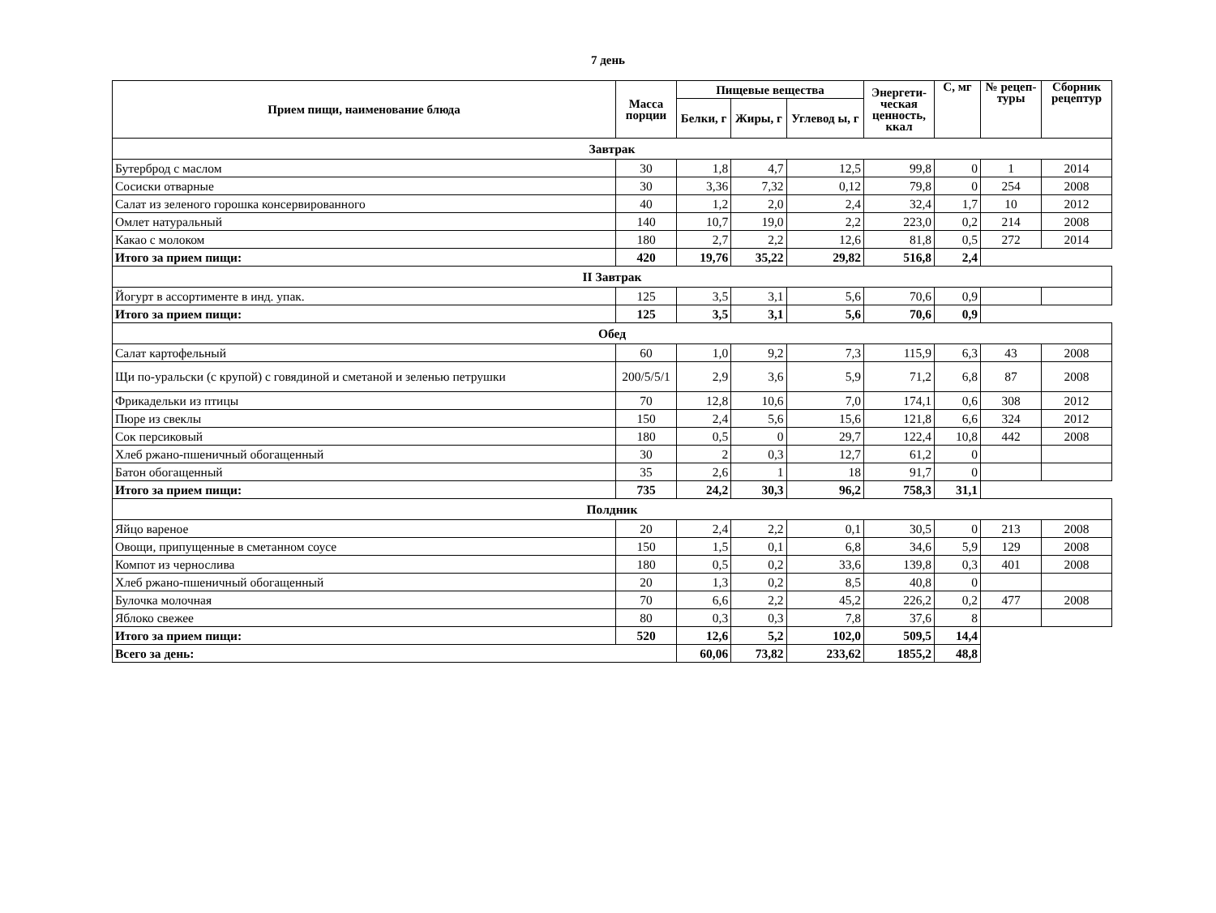7 день
| Прием пищи, наименование блюда | Масса порции | Пищевые вещества | | | Энергети-ческая ценность, ккал | С, мг | № рецеп-туры | Сборник рецептур |
| --- | --- | --- | --- | --- | --- | --- | --- | --- |
| | | Белки, г | Жиры, г | Углевод ы, г | | | | |
| Завтрак | | | | | | | | |
| Бутерброд с маслом | 30 | 1,8 | 4,7 | 12,5 | 99,8 | 0 | 1 | 2014 |
| Сосиски отварные | 30 | 3,36 | 7,32 | 0,12 | 79,8 | 0 | 254 | 2008 |
| Салат из зеленого горошка консервированного | 40 | 1,2 | 2,0 | 2,4 | 32,4 | 1,7 | 10 | 2012 |
| Омлет натуральный | 140 | 10,7 | 19,0 | 2,2 | 223,0 | 0,2 | 214 | 2008 |
| Какао с молоком | 180 | 2,7 | 2,2 | 12,6 | 81,8 | 0,5 | 272 | 2014 |
| Итого за прием пищи: | 420 | 19,76 | 35,22 | 29,82 | 516,8 | 2,4 | | |
| II Завтрак | | | | | | | | |
| Йогурт в ассортименте в инд. упак. | 125 | 3,5 | 3,1 | 5,6 | 70,6 | 0,9 | | |
| Итого за прием пищи: | 125 | 3,5 | 3,1 | 5,6 | 70,6 | 0,9 | | |
| Обед | | | | | | | | |
| Салат картофельный | 60 | 1,0 | 9,2 | 7,3 | 115,9 | 6,3 | 43 | 2008 |
| Щи по-уральски (с крупой) с говядиной и сметаной и зеленью петрушки | 200/5/5/1 | 2,9 | 3,6 | 5,9 | 71,2 | 6,8 | 87 | 2008 |
| Фрикадельки из птицы | 70 | 12,8 | 10,6 | 7,0 | 174,1 | 0,6 | 308 | 2012 |
| Пюре из свеклы | 150 | 2,4 | 5,6 | 15,6 | 121,8 | 6,6 | 324 | 2012 |
| Сок персиковый | 180 | 0,5 | 0 | 29,7 | 122,4 | 10,8 | 442 | 2008 |
| Хлеб ржано-пшеничный обогащенный | 30 | 2 | 0,3 | 12,7 | 61,2 | 0 | | |
| Батон обогащенный | 35 | 2,6 | 1 | 18 | 91,7 | 0 | | |
| Итого за прием пищи: | 735 | 24,2 | 30,3 | 96,2 | 758,3 | 31,1 | | |
| Полдник | | | | | | | | |
| Яйцо вареное | 20 | 2,4 | 2,2 | 0,1 | 30,5 | 0 | 213 | 2008 |
| Овощи, припущенные в сметанном соусе | 150 | 1,5 | 0,1 | 6,8 | 34,6 | 5,9 | 129 | 2008 |
| Компот из чернослива | 180 | 0,5 | 0,2 | 33,6 | 139,8 | 0,3 | 401 | 2008 |
| Хлеб ржано-пшеничный обогащенный | 20 | 1,3 | 0,2 | 8,5 | 40,8 | 0 | | |
| Булочка молочная | 70 | 6,6 | 2,2 | 45,2 | 226,2 | 0,2 | 477 | 2008 |
| Яблоко свежее | 80 | 0,3 | 0,3 | 7,8 | 37,6 | 8 | | |
| Итого за прием пищи: | 520 | 12,6 | 5,2 | 102,0 | 509,5 | 14,4 | | |
| Всего за день: | | 60,06 | 73,82 | 233,62 | 1855,2 | 48,8 | | |